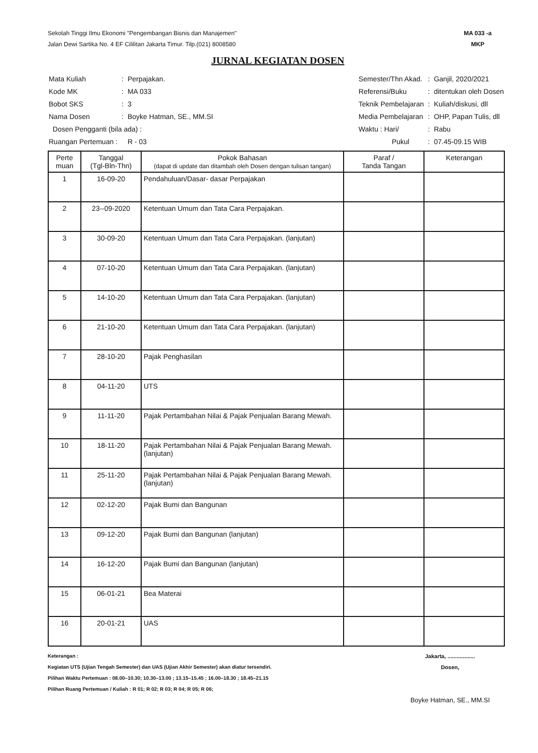Sekolah Tinggi Ilmu Ekonomi "Pengembangan Bisnis dan Manajemen"
Jalan Dewi Sartika No. 4 EF Cililitan Jakarta Timur. Tilp.(021) 8008580
MA 033 -a
MKP
JURNAL KEGIATAN DOSEN
| Mata Kuliah | : | Perpajakan. |
| Kode MK | : | MA 033 |
| Bobot SKS | : | 3 |
| Nama Dosen | : | Boyke Hatman, SE., MM.SI |
| Dosen Pengganti (bila ada) : | | |
| Ruangan Pertemuan : | | R - 03 |
| Semester/Thn Akad. | : | Ganjil, 2020/2021 |
| Referensi/Buku | : | ditentukan oleh Dosen |
| Teknik Pembelajaran | : | Kuliah/diskusi, dll |
| Media Pembelajaran | : | OHP, Papan Tulis, dll |
| Waktu : Hari/ | : | Rabu |
| Pukul | : | 07.45-09.15 WIB |
| Perte muan | Tanggal (Tgl-Bln-Thn) | Pokok Bahasan (dapat di update dan ditambah oleh Dosen dengan tulisan tangan) | Paraf / Tanda Tangan | Keterangan |
| --- | --- | --- | --- | --- |
| 1 | 16-09-20 | Pendahuluan/Dasar- dasar Perpajakan | | |
| 2 | 23--09-2020 | Ketentuan Umum dan Tata Cara Perpajakan. | | |
| 3 | 30-09-20 | Ketentuan Umum dan Tata Cara Perpajakan. (lanjutan) | | |
| 4 | 07-10-20 | Ketentuan Umum dan Tata Cara Perpajakan. (lanjutan) | | |
| 5 | 14-10-20 | Ketentuan Umum dan Tata Cara Perpajakan. (lanjutan) | | |
| 6 | 21-10-20 | Ketentuan Umum dan Tata Cara Perpajakan. (lanjutan) | | |
| 7 | 28-10-20 | Pajak Penghasilan | | |
| 8 | 04-11-20 | UTS | | |
| 9 | 11-11-20 | Pajak Pertambahan Nilai & Pajak Penjualan Barang Mewah. | | |
| 10 | 18-11-20 | Pajak Pertambahan Nilai & Pajak Penjualan Barang Mewah. (lanjutan) | | |
| 11 | 25-11-20 | Pajak Pertambahan Nilai & Pajak Penjualan Barang Mewah. (lanjutan) | | |
| 12 | 02-12-20 | Pajak Bumi dan Bangunan | | |
| 13 | 09-12-20 | Pajak Bumi dan Bangunan (lanjutan) | | |
| 14 | 16-12-20 | Pajak Bumi dan Bangunan (lanjutan) | | |
| 15 | 06-01-21 | Bea Materai | | |
| 16 | 20-01-21 | UAS | | |
Keterangan :
Kegiatan UTS (Ujian Tengah Semester) dan UAS (Ujian Akhir Semester) akan diatur tersendiri.
Pilihan Waktu Pertemuan : 08.00–10.30; 10.30–13.00 ; 13.15–15.45 ; 16.00–18.30 ; 18.45–21.15
Pilihan Ruang Pertemuan / Kuliah : R 01; R 02; R 03; R 04; R 05; R 06;
Jakarta, ..................
Dosen,
Boyke Hatman, SE., MM.SI